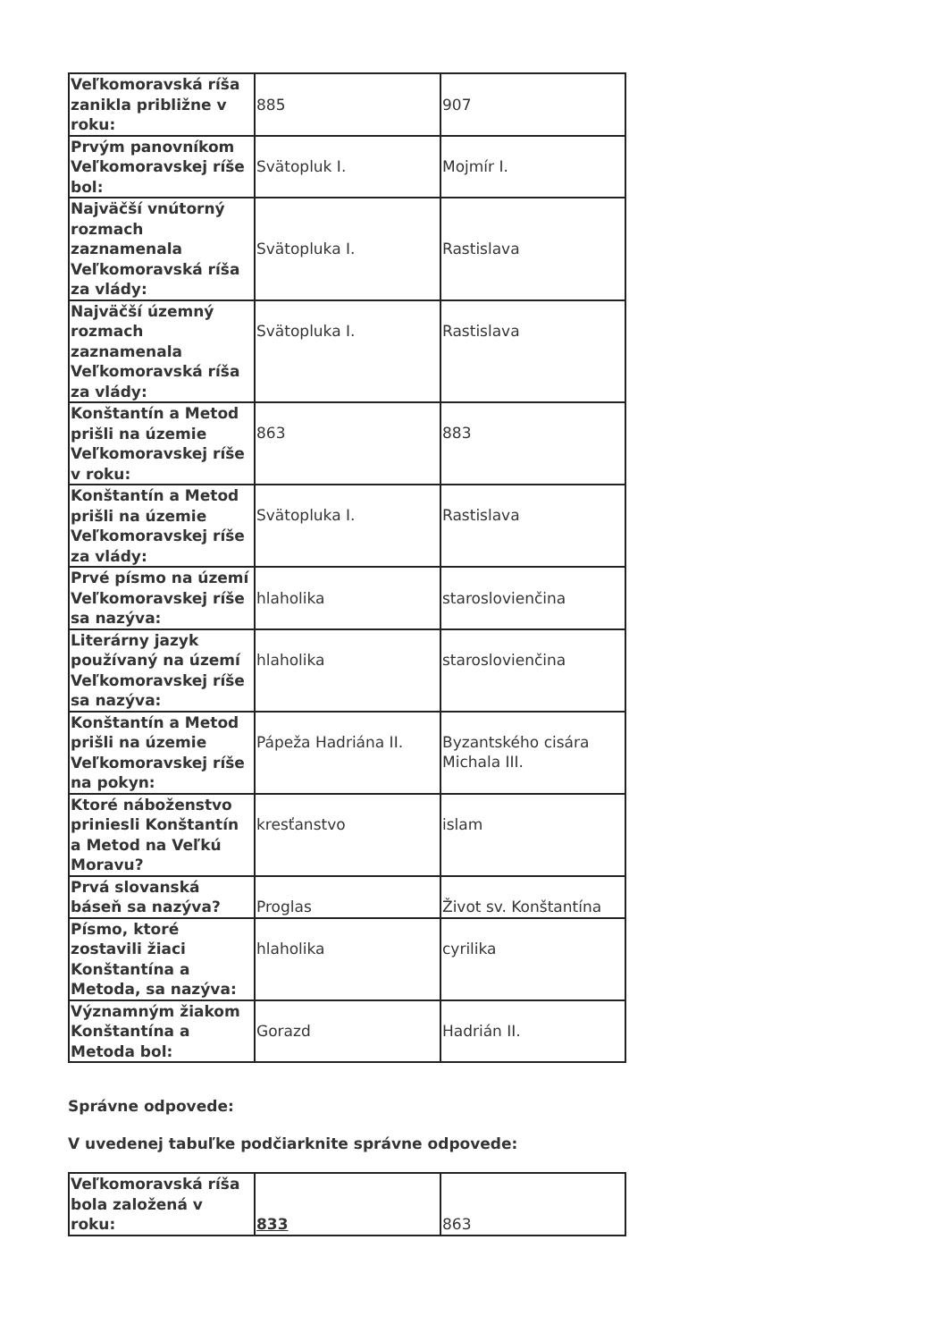| Veľkomoravská ríša zanikla približne v roku: | 885 | 907 |
| Prvým panovníkom Veľkomoravskej ríše bol: | Svätopluk I. | Mojmír I. |
| Najväčší vnútorný rozmach zaznamenala Veľkomoravská ríša za vlády: | Svätopluka I. | Rastislava |
| Najväčší územný rozmach zaznamenala Veľkomoravská ríša za vlády: | Svätopluka I. | Rastislava |
| Konštantín a Metod prišli na územie Veľkomoravskej ríše v roku: | 863 | 883 |
| Konštantín a Metod prišli na územie Veľkomoravskej ríše za vlády: | Svätopluka I. | Rastislava |
| Prvé písmo na území Veľkomoravskej ríše sa nazýva: | hlaholika | staroslovienčina |
| Literárny jazyk používaný na území Veľkomoravskej ríše sa nazýva: | hlaholika | staroslovienčina |
| Konštantín a Metod prišli na územie Veľkomoravskej ríše na pokyn: | Pápeža Hadriána II. | Byzantského cisára Michala III. |
| Ktoré náboženstvo priniesli Konštantín a Metod na Veľkú Moravu? | kresťanstvo | islam |
| Prvá slovanská báseň sa nazýva? | Proglas | Život sv. Konštantína |
| Písmo, ktoré zostavili žiaci Konštantína a Metoda, sa nazýva: | hlaholika | cyrilika |
| Významným žiakom Konštantína a Metoda bol: | Gorazd | Hadrián II. |
Správne odpovede:
V uvedenej tabuľke podčiarknite správne odpovede:
| Veľkomoravská ríša bola založená v roku: | 833 | 863 |